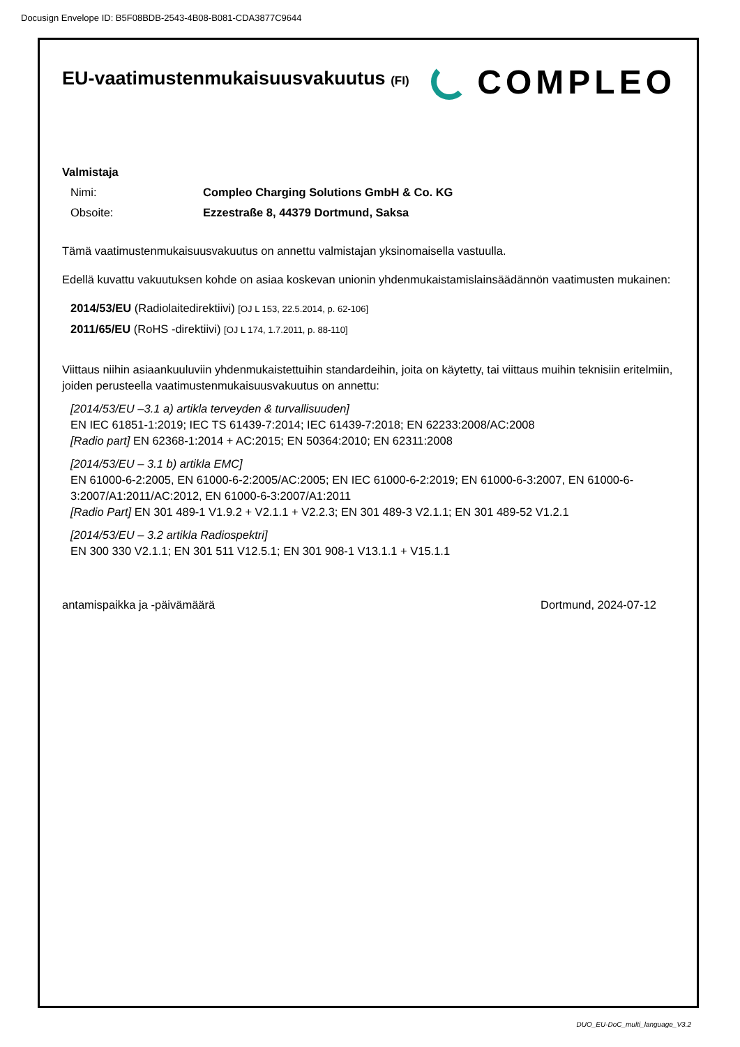Docusign Envelope ID: B5F08BDB-2543-4B08-B081-CDA3877C9644
EU-vaatimustenmukaisuusvakuutus (FI)
COMPLEO
Valmistaja
Nimi: Compleo Charging Solutions GmbH & Co. KG
Obsoite: Ezzestraße 8, 44379 Dortmund, Saksa
Tämä vaatimustenmukaisuusvakuutus on annettu valmistajan yksinomaisella vastuulla.
Edellä kuvattu vakuutuksen kohde on asiaa koskevan unionin yhdenmukaistamislainsäädännön vaatimusten mukainen:
2014/53/EU (Radiolaitedirektiivi) [OJ L 153, 22.5.2014, p. 62-106]
2011/65/EU (RoHS -direktiivi) [OJ L 174, 1.7.2011, p. 88-110]
Viittaus niihin asiaankuuluviin yhdenmukaistettuihin standardeihin, joita on käytetty, tai viittaus muihin teknisiin eritelmiin, joiden perusteella vaatimustenmukaisuusvakuutus on annettu:
[2014/53/EU –3.1 a) artikla terveyden & turvallisuuden]
EN IEC 61851-1:2019; IEC TS 61439-7:2014; IEC 61439-7:2018; EN 62233:2008/AC:2008
[Radio part] EN 62368-1:2014 + AC:2015; EN 50364:2010; EN 62311:2008
[2014/53/EU – 3.1 b) artikla EMC]
EN 61000-6-2:2005, EN 61000-6-2:2005/AC:2005; EN IEC 61000-6-2:2019; EN 61000-6-3:2007, EN 61000-6-3:2007/A1:2011/AC:2012, EN 61000-6-3:2007/A1:2011
[Radio Part] EN 301 489-1 V1.9.2 + V2.1.1 + V2.2.3; EN 301 489-3 V2.1.1; EN 301 489-52 V1.2.1
[2014/53/EU – 3.2 artikla Radiospektri]
EN 300 330 V2.1.1; EN 301 511 V12.5.1; EN 301 908-1 V13.1.1 + V15.1.1
antamispaikka ja -päivämäärä Dortmund, 2024-07-12
DUO_EU-DoC_multi_language_V3.2